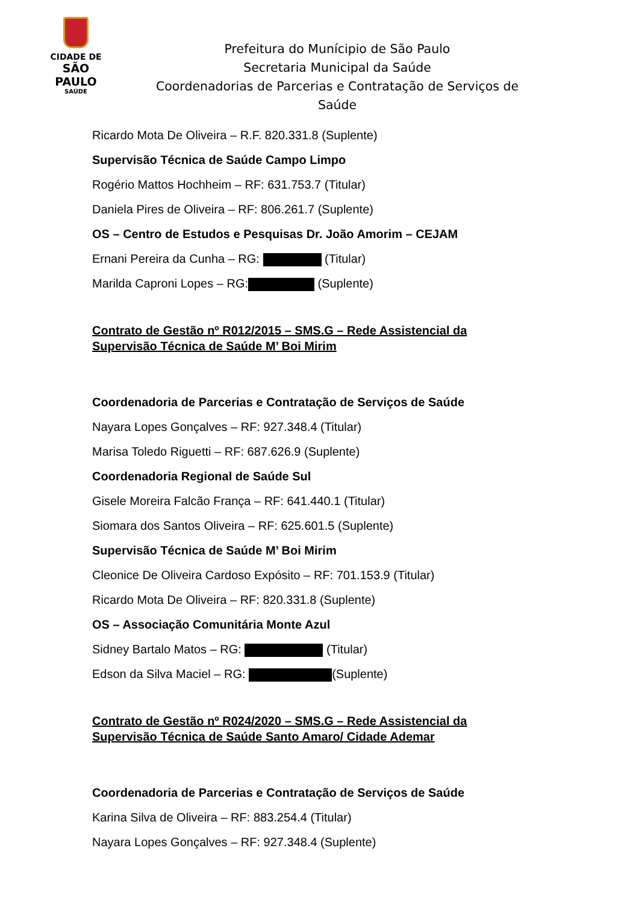CIDADE DE
SÃO PAULO
SAÚDE
Prefeitura do Munícipio de São Paulo
Secretaria Municipal da Saúde
Coordenadorias de Parcerias e Contratação de Serviços de Saúde
Ricardo Mota De Oliveira – R.F. 820.331.8 (Suplente)
Supervisão Técnica de Saúde Campo Limpo
Rogério Mattos Hochheim – RF: 631.753.7 (Titular)
Daniela Pires de Oliveira – RF: 806.261.7 (Suplente)
OS – Centro de Estudos e Pesquisas Dr. João Amorim – CEJAM
Ernani Pereira da Cunha – RG: (Titular)
Marilda Caproni Lopes – RG: (Suplente)
Contrato de Gestão nº R012/2015 – SMS.G – Rede Assistencial da
Supervisão Técnica de Saúde M’ Boi Mirim
Coordenadoria de Parcerias e Contratação de Serviços de Saúde
Nayara Lopes Gonçalves – RF: 927.348.4 (Titular)
Marisa Toledo Riguetti – RF: 687.626.9 (Suplente)
Coordenadoria Regional de Saúde Sul
Gisele Moreira Falcão França – RF: 641.440.1 (Titular)
Siomara dos Santos Oliveira – RF: 625.601.5 (Suplente)
Supervisão Técnica de Saúde M’ Boi Mirim
Cleonice De Oliveira Cardoso Expósito – RF: 701.153.9 (Titular)
Ricardo Mota De Oliveira – RF: 820.331.8 (Suplente)
OS – Associação Comunitária Monte Azul
Sidney Bartalo Matos – RG: (Titular)
Edson da Silva Maciel – RG: (Suplente)
Contrato de Gestão nº R024/2020 – SMS.G – Rede Assistencial da
Supervisão Técnica de Saúde Santo Amaro/ Cidade Ademar
Coordenadoria de Parcerias e Contratação de Serviços de Saúde
Karina Silva de Oliveira – RF: 883.254.4 (Titular)
Nayara Lopes Gonçalves – RF: 927.348.4 (Suplente)